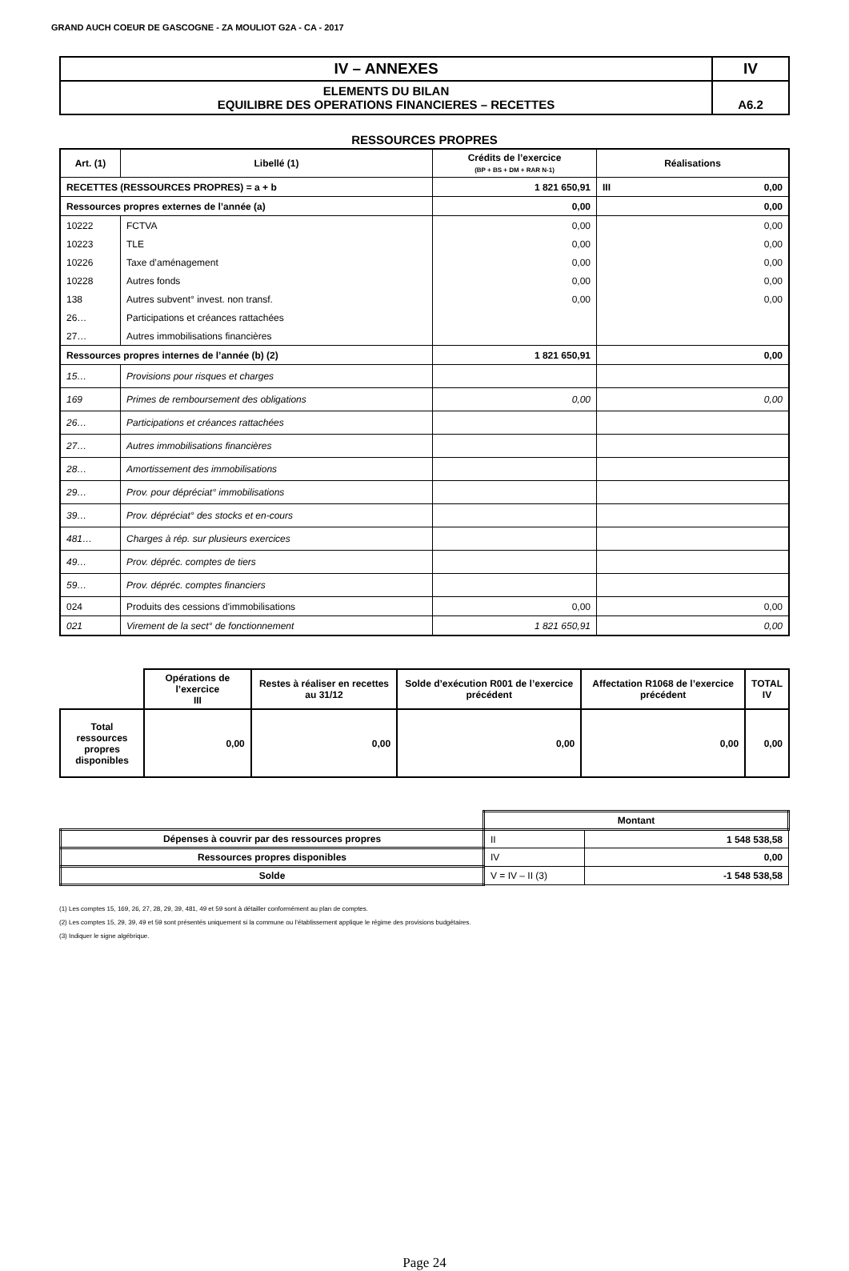GRAND AUCH COEUR DE GASCOGNE - ZA MOULIOT G2A - CA - 2017
| IV – ANNEXES | IV |
| ELEMENTS DU BILAN EQUILIBRE DES OPERATIONS FINANCIERES – RECETTES | A6.2 |
RESSOURCES PROPRES
| Art. (1) | Libellé (1) | Crédits de l’exercice (BP + BS + DM + RAR N-1) | Réalisations |
| --- | --- | --- | --- |
| RECETTES (RESSOURCES PROPRES) = a + b | | 1 821 650,91 | III 0,00 |
| Ressources propres externes de l’année (a) | | 0,00 | 0,00 |
| 10222 | FCTVA | 0,00 | 0,00 |
| 10223 | TLE | 0,00 | 0,00 |
| 10226 | Taxe d’aménagement | 0,00 | 0,00 |
| 10228 | Autres fonds | 0,00 | 0,00 |
| 138 | Autres subvent° invest. non transf. | 0,00 | 0,00 |
| 26… | Participations et créances rattachées | | |
| 27… | Autres immobilisations financières | | |
| Ressources propres internes de l’année (b) (2) | | 1 821 650,91 | 0,00 |
| 15… | Provisions pour risques et charges | | |
| 169 | Primes de remboursement des obligations | 0,00 | 0,00 |
| 26… | Participations et créances rattachées | | |
| 27… | Autres immobilisations financières | | |
| 28… | Amortissement des immobilisations | | |
| 29… | Prov. pour dépréciat° immobilisations | | |
| 39… | Prov. dépréciat° des stocks et en-cours | | |
| 481… | Charges à rép. sur plusieurs exercices | | |
| 49… | Prov. dépréc. comptes de tiers | | |
| 59… | Prov. dépréc. comptes financiers | | |
| 024 | Produits des cessions d'immobilisations | 0,00 | 0,00 |
| 021 | Virement de la sect° de fonctionnement | 1 821 650,91 | 0,00 |
| | Opérations de l’exercice III | Restes à réaliser en recettes au 31/12 | Solde d’exécution R001 de l’exercice précédent | Affectation R1068 de l’exercice précédent | TOTAL IV |
| Total ressources propres disponibles | 0,00 | 0,00 | 0,00 | 0,00 | 0,00 |
| | Montant | |
| Dépenses à couvrir par des ressources propres | II | 1 548 538,58 |
| Ressources propres disponibles | IV | 0,00 |
| Solde | V = IV – II (3) | -1 548 538,58 |
(1) Les comptes 15, 169, 26, 27, 28, 29, 39, 481, 49 et 59 sont à détailler conformément au plan de comptes.
(2) Les comptes 15, 29, 39, 49 et 59 sont présentés uniquement si la commune ou l’établissement applique le régime des provisions budgétaires.
(3) Indiquer le signe algébrique.
Page 24